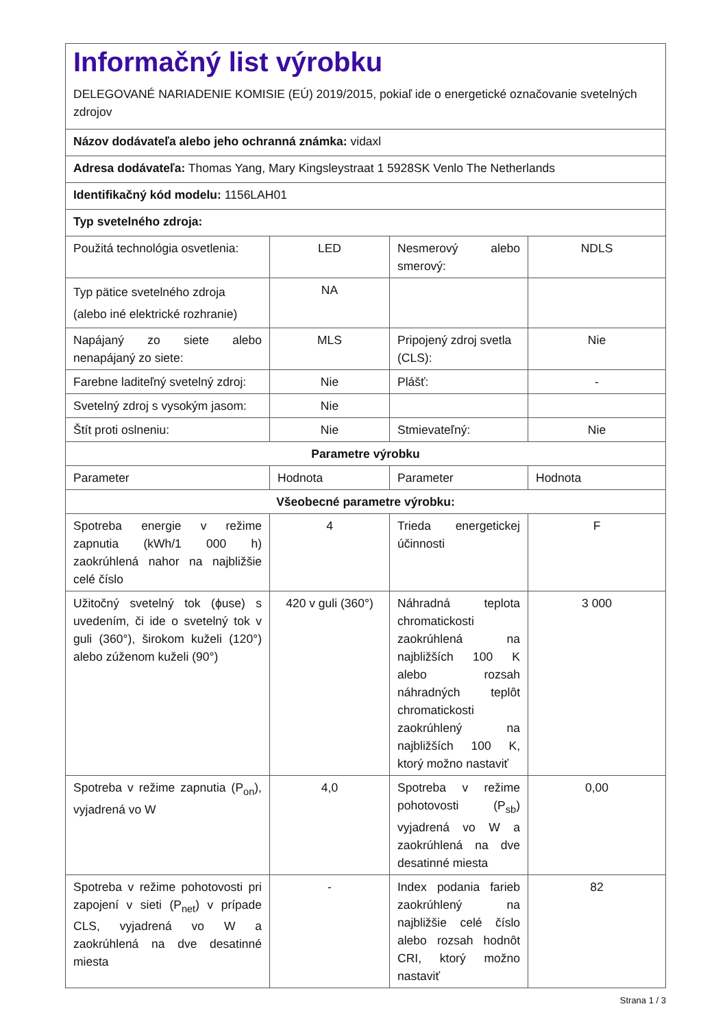| Informačný list výrobku DELEGOVANÉ NARIADENIE KOMISIE (EÚ) 2019/2015, pokiaľ ide o energetické označovanie svetelných zdrojov | | | |
| Názov dodávateľa alebo jeho ochranná známka: vidaxl | | | |
| Adresa dodávateľa: Thomas Yang, Mary Kingsleystraat 1 5928SK Venlo The Netherlands | | | |
| Identifikačný kód modelu: 1156LAH01 | | | |
| Typ svetelného zdroja: | | | |
| Použitá technológia osvetlenia: | LED | Nesmerový alebo smerový: | NDLS |
| Typ pätice svetelného zdroja (alebo iné elektrické rozhranie) | NA | | |
| Napájaný zo siete alebo nenapájaný zo siete: | MLS | Pripojený zdroj svetla (CLS): | Nie |
| Farebne laditeľný svetelný zdroj: | Nie | Plášť: | - |
| Svetelný zdroj s vysokým jasom: | Nie | | |
| Štít proti oslneniu: | Nie | Stmievateľný: | Nie |
| Parametre výrobku | | | |
| Parameter | Hodnota | Parameter | Hodnota |
| Všeobecné parametre výrobku: | | | |
| Spotreba energie v režime zapnutia (kWh/1 000 h) zaokrúhlená nahor na najbližšie celé číslo | 4 | Trieda energetickej účinnosti | F |
| Užitočný svetelný tok (ϕuse) s uvedením, či ide o svetelný tok v guli (360°), širokom kuželi (120°) alebo zúženom kuželi (90°) | 420 v guli (360°) | Náhradná teplota chromatickosti zaokrúhlená na najbližších 100 K alebo rozsah náhradných teplôt chromatickosti zaokrúhlený na najbližších 100 K, ktorý možno nastaviť | 3 000 |
| Spotreba v režime zapnutia (P<sub>on</sub>), vyjadrená vo W | 4,0 | Spotreba v režime pohotovosti (P<sub>sb</sub>) vyjadrená vo W a zaokrúhlená na dve desatinné miesta | 0,00 |
| Spotreba v režime pohotovosti pri zapojení v sieti (P<sub>net</sub>) v prípade CLS, vyjadrená vo W a zaokrúhlená na dve desatinné miesta | - | Index podania farieb zaokrúhlený na najbližšie celé číslo alebo rozsah hodnôt CRI, ktorý možno nastaviť | 82 |
Strana 1 / 3